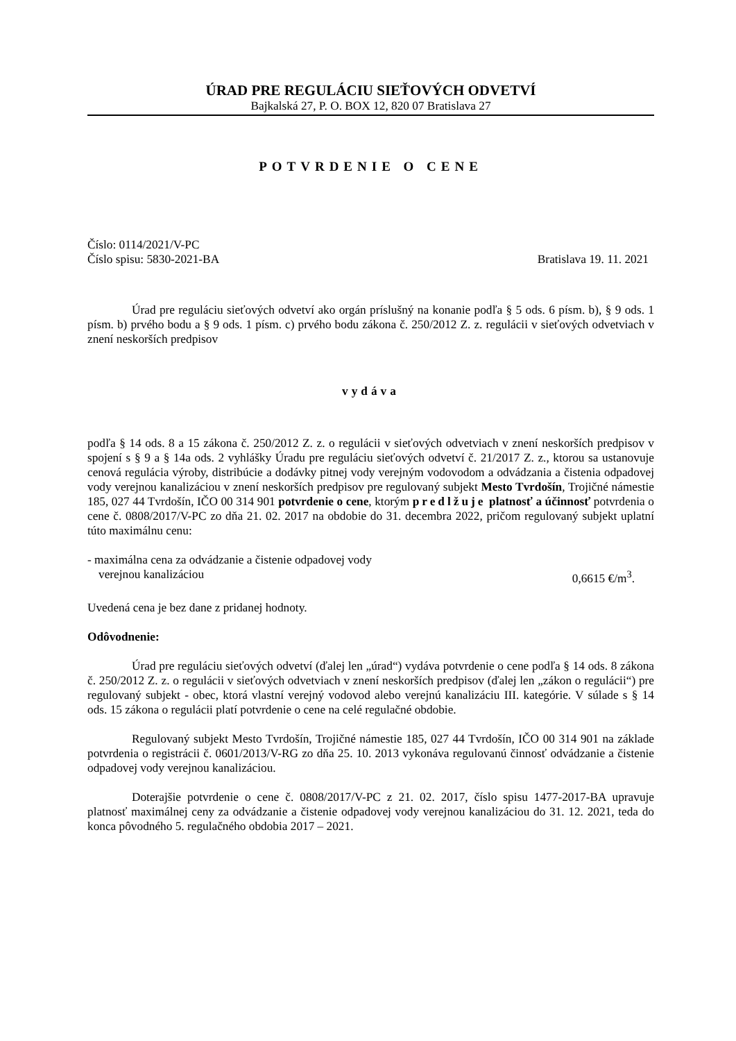ÚRAD PRE REGULÁCIU SIEŤOVÝCH ODVETVÍ
Bajkalská 27, P. O. BOX 12, 820 07 Bratislava 27
POTVRDENIE O CENE
Číslo: 0114/2021/V-PC
Číslo spisu: 5830-2021-BA Bratislava 19. 11. 2021
Úrad pre reguláciu sieťových odvetví ako orgán príslušný na konanie podľa § 5 ods. 6 písm. b), § 9 ods. 1 písm. b) prvého bodu a § 9 ods. 1 písm. c) prvého bodu zákona č. 250/2012 Z. z. regulácii v sieťových odvetviach v znení neskorších predpisov
vydáva
podľa § 14 ods. 8 a 15 zákona č. 250/2012 Z. z. o regulácii v sieťových odvetviach v znení neskorších predpisov v spojení s § 9 a § 14a ods. 2 vyhlášky Úradu pre reguláciu sieťových odvetví č. 21/2017 Z. z., ktorou sa ustanovuje cenová regulácia výroby, distribúcie a dodávky pitnej vody verejným vodovodom a odvádzania a čistenia odpadovej vody verejnou kanalizáciou v znení neskorších predpisov pre regulovaný subjekt Mesto Tvrdošín, Trojičné námestie 185, 027 44 Tvrdošín, IČO 00 314 901 potvrdenie o cene, ktorým predlžuje platnosť a účinnosť potvrdenia o cene č. 0808/2017/V-PC zo dňa 21. 02. 2017 na obdobie do 31. decembra 2022, pričom regulovaný subjekt uplatní túto maximálnu cenu:
- maximálna cena za odvádzanie a čistenie odpadovej vody
verejnou kanalizáciou 0,6615 €/m<sup>3</sup>.
Uvedená cena je bez dane z pridanej hodnoty.
Odôvodnenie:
Úrad pre reguláciu sieťových odvetví (ďalej len „úrad“) vydáva potvrdenie o cene podľa § 14 ods. 8 zákona č. 250/2012 Z. z. o regulácii v sieťových odvetviach v znení neskorších predpisov (ďalej len „zákon o regulácii“) pre regulovaný subjekt - obec, ktorá vlastní verejný vodovod alebo verejnú kanalizáciu III. kategórie. V súlade s § 14 ods. 15 zákona o regulácii platí potvrdenie o cene na celé regulačné obdobie.
Regulovaný subjekt Mesto Tvrdošín, Trojičné námestie 185, 027 44 Tvrdošín, IČO 00 314 901 na základe potvrdenia o registrácii č. 0601/2013/V-RG zo dňa 25. 10. 2013 vykonáva regulovanú činnosť odvádzanie a čistenie odpadovej vody verejnou kanalizáciou.
Doterajšie potvrdenie o cene č. 0808/2017/V-PC z 21. 02. 2017, číslo spisu 1477-2017-BA upravuje platnosť maximálnej ceny za odvádzanie a čistenie odpadovej vody verejnou kanalizáciou do 31. 12. 2021, teda do konca pôvodného 5. regulačného obdobia 2017 – 2021.